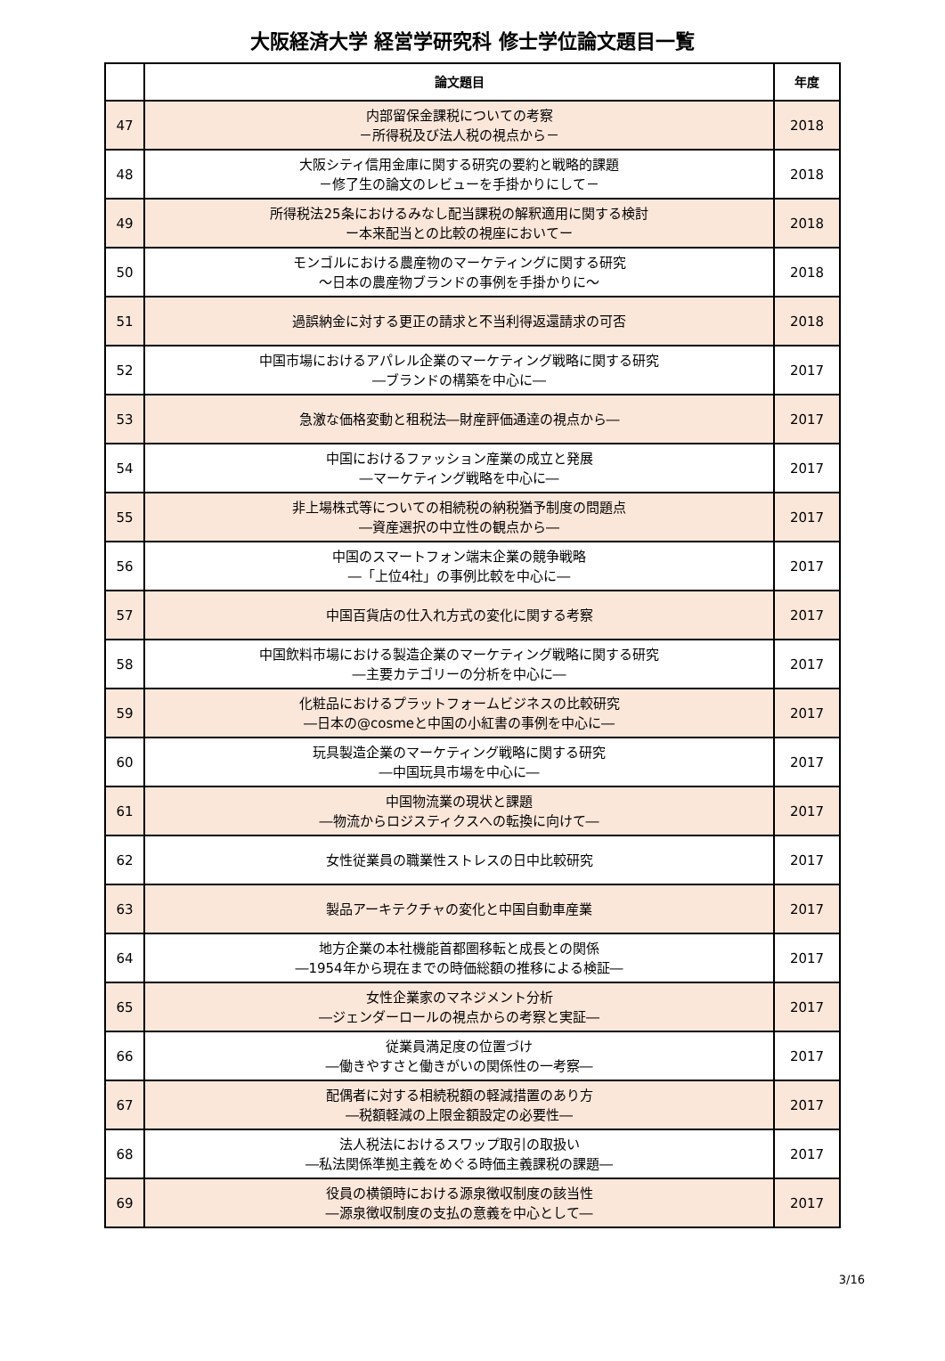大阪経済大学 経営学研究科 修士学位論文題目一覧
| | 論文題目 | 年度 |
| --- | --- | --- |
| 47 | 内部留保金課税についての考察 －所得税及び法人税の視点から－ | 2018 |
| 48 | 大阪シティ信用金庫に関する研究の要約と戦略的課題 －修了生の論文のレビューを手掛かりにして－ | 2018 |
| 49 | 所得税法25条におけるみなし配当課税の解釈適用に関する検討 ー本来配当との比較の視座においてー | 2018 |
| 50 | モンゴルにおける農産物のマーケティングに関する研究 ～日本の農産物ブランドの事例を手掛かりに～ | 2018 |
| 51 | 過誤納金に対する更正の請求と不当利得返還請求の可否 | 2018 |
| 52 | 中国市場におけるアパレル企業のマーケティング戦略に関する研究 ―ブランドの構築を中心に― | 2017 |
| 53 | 急激な価格変動と租税法―財産評価通達の視点から― | 2017 |
| 54 | 中国におけるファッション産業の成立と発展 ―マーケティング戦略を中心に― | 2017 |
| 55 | 非上場株式等についての相続税の納税猶予制度の問題点 ―資産選択の中立性の観点から― | 2017 |
| 56 | 中国のスマートフォン端末企業の競争戦略 ―「上位4社」の事例比較を中心に― | 2017 |
| 57 | 中国百貨店の仕入れ方式の変化に関する考察 | 2017 |
| 58 | 中国飲料市場における製造企業のマーケティング戦略に関する研究 ―主要カテゴリーの分析を中心に― | 2017 |
| 59 | 化粧品におけるプラットフォームビジネスの比較研究 ―日本の@cosmeと中国の小紅書の事例を中心に― | 2017 |
| 60 | 玩具製造企業のマーケティング戦略に関する研究 ―中国玩具市場を中心に― | 2017 |
| 61 | 中国物流業の現状と課題 ―物流からロジスティクスへの転換に向けて― | 2017 |
| 62 | 女性従業員の職業性ストレスの日中比較研究 | 2017 |
| 63 | 製品アーキテクチャの変化と中国自動車産業 | 2017 |
| 64 | 地方企業の本社機能首都圏移転と成長との関係 ―1954年から現在までの時価総額の推移による検証― | 2017 |
| 65 | 女性企業家のマネジメント分析 ―ジェンダーロールの視点からの考察と実証― | 2017 |
| 66 | 従業員満足度の位置づけ ―働きやすさと働きがいの関係性の一考察― | 2017 |
| 67 | 配偶者に対する相続税額の軽減措置のあり方 ―税額軽減の上限金額設定の必要性― | 2017 |
| 68 | 法人税法におけるスワップ取引の取扱い ―私法関係準拠主義をめぐる時価主義課税の課題― | 2017 |
| 69 | 役員の横領時における源泉徴収制度の該当性 ―源泉徴収制度の支払の意義を中心として― | 2017 |
3/16